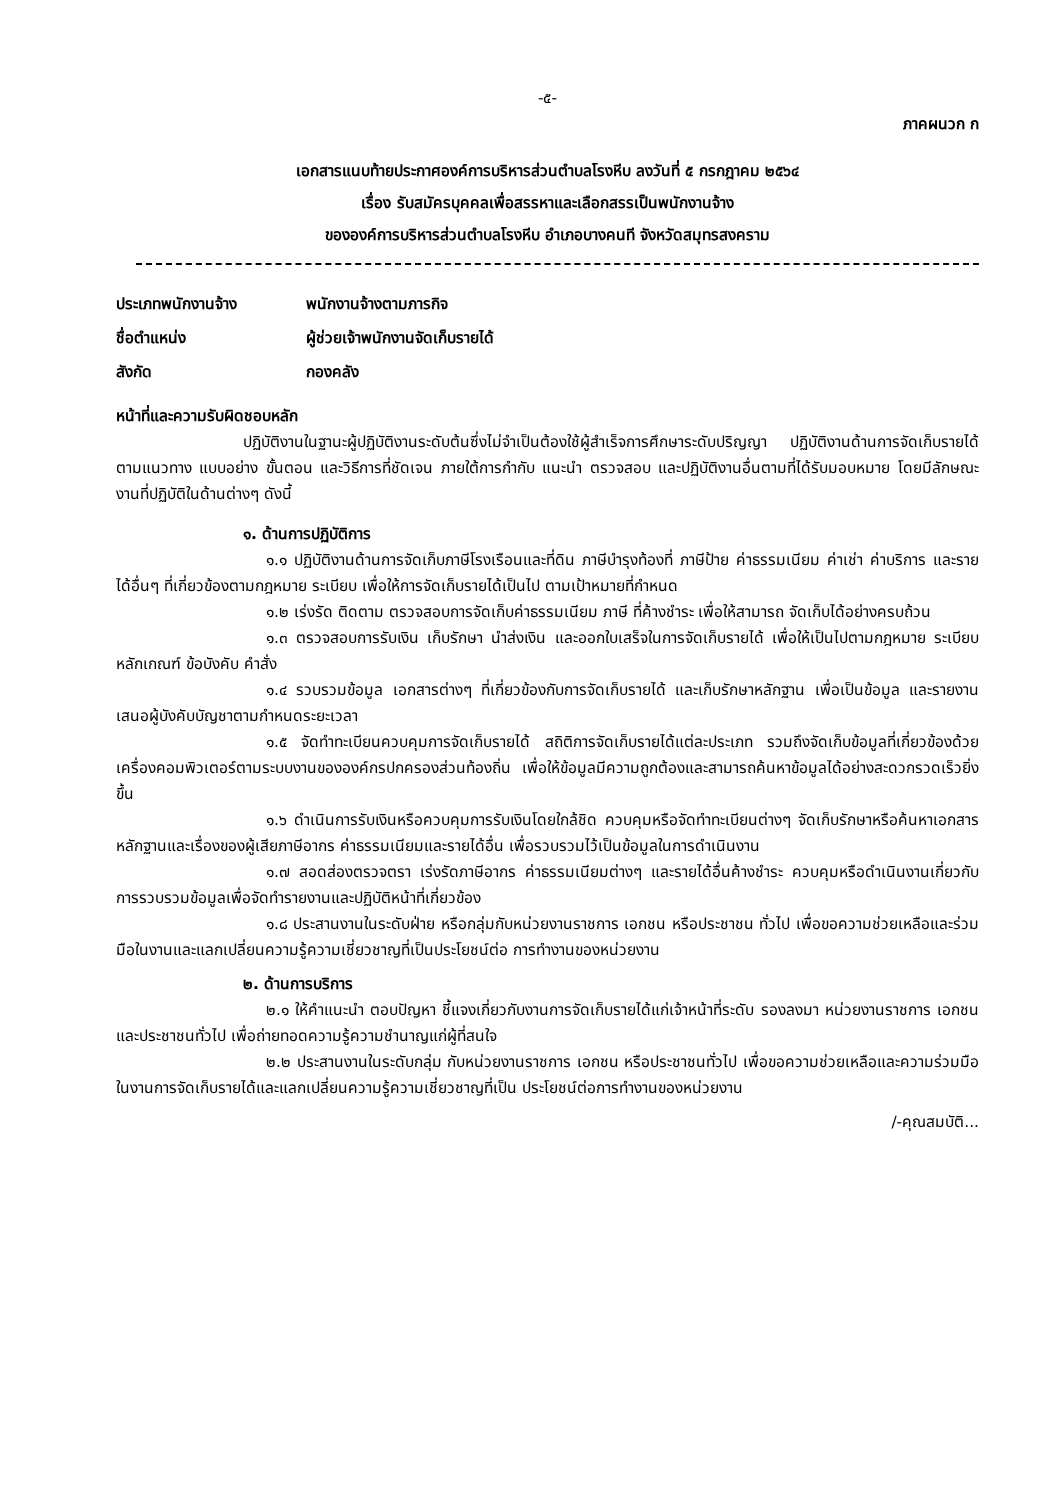-๕-
ภาคผนวก ก
เอกสารแนบท้ายประกาศองค์การบริหารส่วนตำบลโรงหีบ ลงวันที่ ๕ กรกฎาคม ๒๕๖๔
เรื่อง รับสมัครบุคคลเพื่อสรรหาและเลือกสรรเป็นพนักงานจ้าง
ขององค์การบริหารส่วนตำบลโรงหีบ อำเภอบางคนที จังหวัดสมุทรสงคราม
ประเภทพนักงานจ้าง พนักงานจ้างตามภารกิจ
ชื่อตำแหน่ง ผู้ช่วยเจ้าพนักงานจัดเก็บรายได้
สังกัด กองคลัง
หน้าที่และความรับผิดชอบหลัก
ปฏิบัติงานในฐานะผู้ปฏิบัติงานระดับต้นซึ่งไม่จำเป็นต้องใช้ผู้สำเร็จการศึกษาระดับปริญญา ปฏิบัติงานด้านการจัดเก็บรายได้ตามแนวทาง แบบอย่าง ขั้นตอน และวิธีการที่ชัดเจน ภายใต้การกำกับ แนะนำ ตรวจสอบ และปฏิบัติงานอื่นตามที่ได้รับมอบหมาย โดยมีลักษณะงานที่ปฏิบัติในด้านต่างๆ ดังนี้
๑. ด้านการปฏิบัติการ
๑.๑ ปฏิบัติงานด้านการจัดเก็บภาษีโรงเรือนและที่ดิน ภาษีบำรุงท้องที่ ภาษีป้าย ค่าธรรมเนียม ค่าเช่า ค่าบริการ และรายได้อื่นๆ ที่เกี่ยวข้องตามกฎหมาย ระเบียบ เพื่อให้การจัดเก็บรายได้เป็นไป ตามเป้าหมายที่กำหนด
๑.๒ เร่งรัด ติดตาม ตรวจสอบการจัดเก็บค่าธรรมเนียม ภาษี ที่ค้างชำระ เพื่อให้สามารถ จัดเก็บได้อย่างครบถ้วน
๑.๓ ตรวจสอบการรับเงิน เก็บรักษา นำส่งเงิน และออกใบเสร็จในการจัดเก็บรายได้ เพื่อให้เป็นไปตามกฎหมาย ระเบียบ หลักเกณฑ์ ข้อบังคับ คำสั่ง
๑.๔ รวบรวมข้อมูล เอกสารต่างๆ ที่เกี่ยวข้องกับการจัดเก็บรายได้ และเก็บรักษาหลักฐาน เพื่อเป็นข้อมูล และรายงานเสนอผู้บังคับบัญชาตามกำหนดระยะเวลา
๑.๕ จัดทำทะเบียนควบคุมการจัดเก็บรายได้ สถิติการจัดเก็บรายได้แต่ละประเภท รวมถึงจัดเก็บข้อมูลที่เกี่ยวข้องด้วยเครื่องคอมพิวเตอร์ตามระบบงานขององค์กรปกครองส่วนท้องถิ่น เพื่อให้ข้อมูลมีความถูกต้องและสามารถค้นหาข้อมูลได้อย่างสะดวกรวดเร็วยิ่งขึ้น
๑.๖ ดำเนินการรับเงินหรือควบคุมการรับเงินโดยใกล้ชิด ควบคุมหรือจัดทำทะเบียนต่างๆ จัดเก็บรักษาหรือค้นหาเอกสารหลักฐานและเรื่องของผู้เสียภาษีอากร ค่าธรรมเนียมและรายได้อื่น เพื่อรวบรวมไว้เป็นข้อมูลในการดำเนินงาน
๑.๗ สอดส่องตรวจตรา เร่งรัดภาษีอากร ค่าธรรมเนียมต่างๆ และรายได้อื่นค้างชำระ ควบคุมหรือดำเนินงานเกี่ยวกับการรวบรวมข้อมูลเพื่อจัดทำรายงานและปฏิบัติหน้าที่เกี่ยวข้อง
๑.๘ ประสานงานในระดับฝ่าย หรือกลุ่มกับหน่วยงานราชการ เอกชน หรือประชาชน ทั่วไป เพื่อขอความช่วยเหลือและร่วมมือในงานและแลกเปลี่ยนความรู้ความเชี่ยวชาญที่เป็นประโยชน์ต่อ การทำงานของหน่วยงาน
๒. ด้านการบริการ
๒.๑ ให้คำแนะนำ ตอบปัญหา ชี้แจงเกี่ยวกับงานการจัดเก็บรายได้แก่เจ้าหน้าที่ระดับ รองลงมา หน่วยงานราชการ เอกชน และประชาชนทั่วไป เพื่อถ่ายทอดความรู้ความชำนาญแก่ผู้ที่สนใจ
๒.๒ ประสานงานในระดับกลุ่ม กับหน่วยงานราชการ เอกชน หรือประชาชนทั่วไป เพื่อขอความช่วยเหลือและความร่วมมือในงานการจัดเก็บรายได้และแลกเปลี่ยนความรู้ความเชี่ยวชาญที่เป็น ประโยชน์ต่อการทำงานของหน่วยงาน
/-คุณสมบัติ...